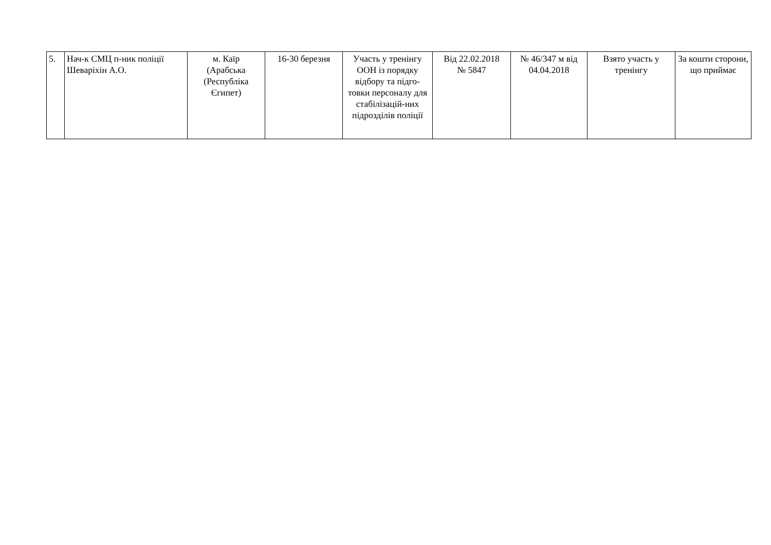| 5. | Нач-к СМЦ п-ник поліції Шеваріхін А.О. | м. Каїр (Арабська (Республіка Єгипет) | 16-30 березня | Участь у тренінгу ООН із порядку відбору та підго-товки персоналу для стабілізацій-них підрозділів поліції | Від 22.02.2018 № 5847 | № 46/347 м від 04.04.2018 | Взято участь у тренінгу | За кошти сторони, що приймає |